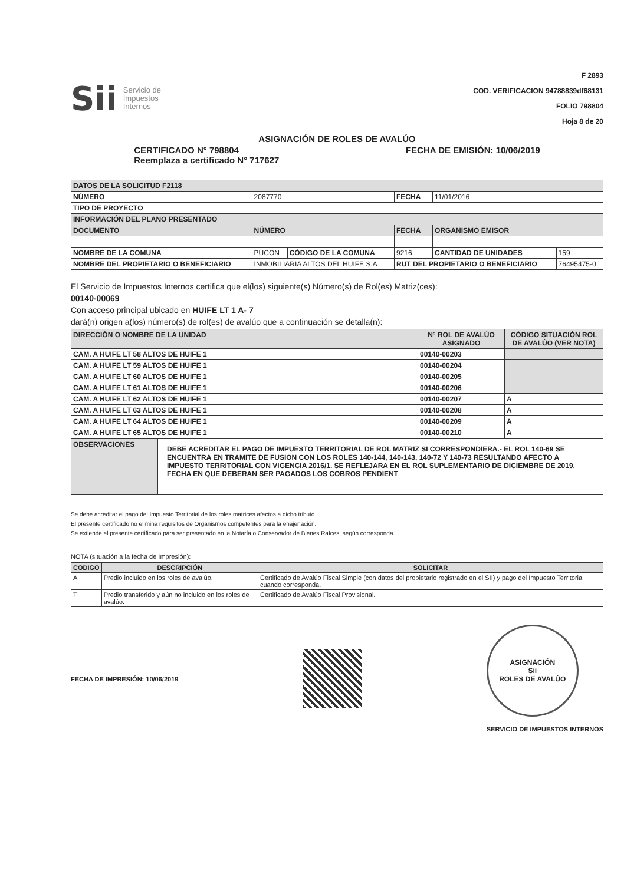Sii Servicio de
Impuestos
Internos
F 2893
COD. VERIFICACION 94788839df68131
FOLIO 798804
Hoja 8 de 20
ASIGNACIÓN DE ROLES DE AVALÚO
CERTIFICADO N° 798804
Reemplaza a certificado N° 717627
FECHA DE EMISIÓN: 10/06/2019
| DATOS DE LA SOLICITUD F2118 | | | | | |
| --- | --- | --- | --- | --- | --- |
| NÚMERO | 2087770 | | FECHA | 11/01/2016 | |
| TIPO DE PROYECTO | | | | | |
| INFORMACIÓN DEL PLANO PRESENTADO | | | | | |
| DOCUMENTO | NÚMERO | | FECHA | ORGANISMO EMISOR | |
| NOMBRE DE LA COMUNA | PUCON | CÓDIGO DE LA COMUNA | 9216 | CANTIDAD DE UNIDADES | 159 |
| NOMBRE DEL PROPIETARIO O BENEFICIARIO | INMOBILIARIA ALTOS DEL HUIFE S.A | | RUT DEL PROPIETARIO O BENEFICIARIO | | 76495475-0 |
El Servicio de Impuestos Internos certifica que el(los) siguiente(s) Número(s) de Rol(es) Matriz(ces):
00140-00069
Con acceso principal ubicado en HUIFE LT 1 A- 7
dará(n) origen a(los) número(s) de rol(es) de avalúo que a continuación se detalla(n):
| DIRECCIÓN O NOMBRE DE LA UNIDAD | N° ROL DE AVALÚO ASIGNADO | CÓDIGO SITUACIÓN ROL DE AVALÚO (VER NOTA) |
| --- | --- | --- |
| CAM. A HUIFE LT 58 ALTOS DE HUIFE 1 | 00140-00203 | |
| CAM. A HUIFE LT 59 ALTOS DE HUIFE 1 | 00140-00204 | |
| CAM. A HUIFE LT 60 ALTOS DE HUIFE 1 | 00140-00205 | |
| CAM. A HUIFE LT 61 ALTOS DE HUIFE 1 | 00140-00206 | |
| CAM. A HUIFE LT 62 ALTOS DE HUIFE 1 | 00140-00207 | A |
| CAM. A HUIFE LT 63 ALTOS DE HUIFE 1 | 00140-00208 | A |
| CAM. A HUIFE LT 64 ALTOS DE HUIFE 1 | 00140-00209 | A |
| CAM. A HUIFE LT 65 ALTOS DE HUIFE 1 | 00140-00210 | A |
| OBSERVACIONES | DEBE ACREDITAR EL PAGO DE IMPUESTO TERRITORIAL DE ROL MATRIZ SI CORRESPONDIERA.- EL ROL 140-69 SE ENCUENTRA EN TRAMITE DE FUSION CON LOS ROLES 140-144, 140-143, 140-72 Y 140-73 RESULTANDO AFECTO A IMPUESTO TERRITORIAL CON VIGENCIA 2016/1. SE REFLEJARA EN EL ROL SUPLEMENTARIO DE DICIEMBRE DE 2019, FECHA EN QUE DEBERAN SER PAGADOS LOS COBROS PENDIENT |
Se debe acreditar el pago del Impuesto Territorial de los roles matrices afectos a dicho tributo.
El presente certificado no elimina requisitos de Organismos competentes para la enajenación.
Se extiende el presente certificado para ser presentado en la Notaría o Conservador de Bienes Raíces, según corresponda.
NOTA (situación a la fecha de Impresión):
| CODIGO | DESCRIPCIÓN | SOLICITAR |
| --- | --- | --- |
| A | Predio incluido en los roles de avalúo. | Certificado de Avalúo Fiscal Simple (con datos del propietario registrado en el SII) y pago del Impuesto Territorial cuando corresponda. |
| T | Predio transferido y aún no incluido en los roles de avalúo. | Certificado de Avalúo Fiscal Provisional. |
FECHA DE IMPRESIÓN: 10/06/2019
ASIGNACIÓN
Sii
ROLES DE AVALÚO
SERVICIO DE IMPUESTOS INTERNOS